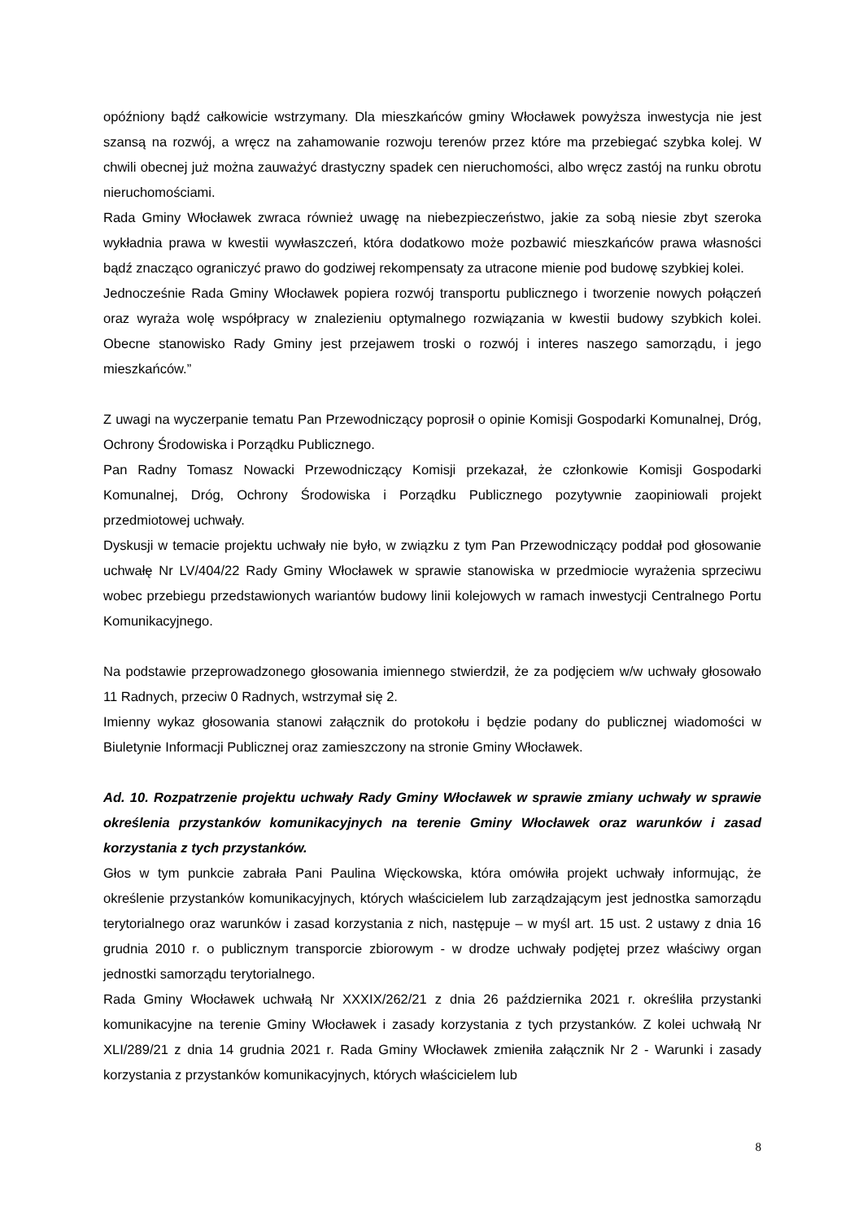opóźniony bądź całkowicie wstrzymany. Dla mieszkańców gminy Włocławek powyższa inwestycja nie jest szansą na rozwój, a wręcz na zahamowanie rozwoju terenów przez które ma przebiegać szybka kolej. W chwili obecnej już można zauważyć drastyczny spadek cen nieruchomości, albo wręcz zastój na runku obrotu nieruchomościami.
Rada Gminy Włocławek zwraca również uwagę na niebezpieczeństwo, jakie za sobą niesie zbyt szeroka wykładnia prawa w kwestii wywłaszczeń, która dodatkowo może pozbawić mieszkańców prawa własności bądź znacząco ograniczyć prawo do godziwej rekompensaty za utracone mienie pod budowę szybkiej kolei.
Jednocześnie Rada Gminy Włocławek popiera rozwój transportu publicznego i tworzenie nowych połączeń oraz wyraża wolę współpracy w znalezieniu optymalnego rozwiązania w kwestii budowy szybkich kolei. Obecne stanowisko Rady Gminy jest przejawem troski o rozwój i interes naszego samorządu, i jego mieszkańców.”
Z uwagi na wyczerpanie tematu Pan Przewodniczący poprosił o opinie Komisji Gospodarki Komunalnej, Dróg, Ochrony Środowiska i Porządku Publicznego.
Pan Radny Tomasz Nowacki Przewodniczący Komisji przekazał, że członkowie Komisji Gospodarki Komunalnej, Dróg, Ochrony Środowiska i Porządku Publicznego pozytywnie zaopiniowali projekt przedmiotowej uchwały.
Dyskusji w temacie projektu uchwały nie było, w związku z tym Pan Przewodniczący poddał pod głosowanie uchwałę Nr LV/404/22 Rady Gminy Włocławek w sprawie stanowiska w przedmiocie wyrażenia sprzeciwu wobec przebiegu przedstawionych wariantów budowy linii kolejowych w ramach inwestycji Centralnego Portu Komunikacyjnego.
Na podstawie przeprowadzonego głosowania imiennego stwierdził, że za podjęciem w/w uchwały głosowało 11 Radnych, przeciw 0 Radnych, wstrzymał się 2.
Imienny wykaz głosowania stanowi załącznik do protokołu i będzie podany do publicznej wiadomości w Biuletynie Informacji Publicznej oraz zamieszczony na stronie Gminy Włocławek.
Ad. 10. Rozpatrzenie projektu uchwały Rady Gminy Włocławek w sprawie zmiany uchwały w sprawie określenia przystanków komunikacyjnych na terenie Gminy Włocławek oraz warunków i zasad korzystania z tych przystanków.
Głos w tym punkcie zabrała Pani Paulina Więckowska, która omówiła projekt uchwały informując, że określenie przystanków komunikacyjnych, których właścicielem lub zarządzającym jest jednostka samorządu terytorialnego oraz warunków i zasad korzystania z nich, następuje – w myśl art. 15 ust. 2 ustawy z dnia 16 grudnia 2010 r. o publicznym transporcie zbiorowym - w drodze uchwały podjętej przez właściwy organ jednostki samorządu terytorialnego.
Rada Gminy Włocławek uchwałą Nr XXXIX/262/21 z dnia 26 października 2021 r. określiła przystanki komunikacyjne na terenie Gminy Włocławek i zasady korzystania z tych przystanków. Z kolei uchwałą Nr XLI/289/21 z dnia 14 grudnia 2021 r. Rada Gminy Włocławek zmieniła załącznik Nr 2 - Warunki i zasady korzystania z przystanków komunikacyjnych, których właścicielem lub
8